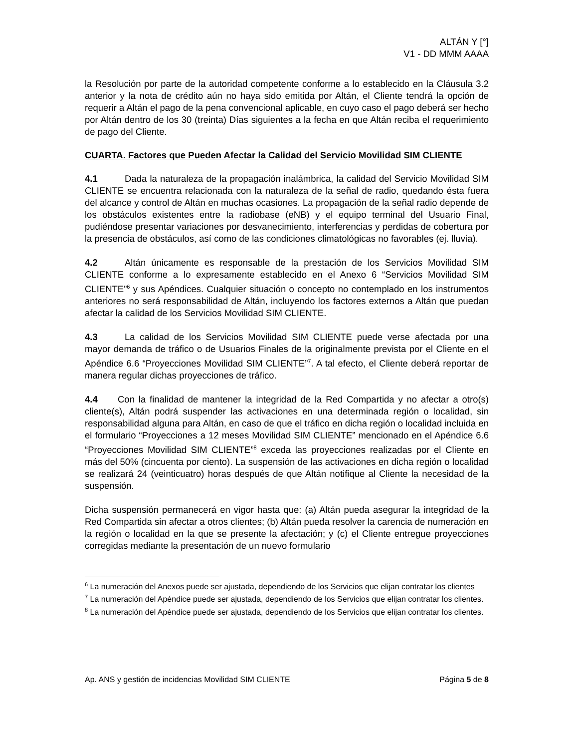ALTÁN Y [°]
V1 - DD MMM AAAA
la Resolución por parte de la autoridad competente conforme a lo establecido en la Cláusula 3.2 anterior y la nota de crédito aún no haya sido emitida por Altán, el Cliente tendrá la opción de requerir a Altán el pago de la pena convencional aplicable, en cuyo caso el pago deberá ser hecho por Altán dentro de los 30 (treinta) Días siguientes a la fecha en que Altán reciba el requerimiento de pago del Cliente.
CUARTA. Factores que Pueden Afectar la Calidad del Servicio Movilidad SIM CLIENTE
4.1 Dada la naturaleza de la propagación inalámbrica, la calidad del Servicio Movilidad SIM CLIENTE se encuentra relacionada con la naturaleza de la señal de radio, quedando ésta fuera del alcance y control de Altán en muchas ocasiones. La propagación de la señal radio depende de los obstáculos existentes entre la radiobase (eNB) y el equipo terminal del Usuario Final, pudiéndose presentar variaciones por desvanecimiento, interferencias y perdidas de cobertura por la presencia de obstáculos, así como de las condiciones climatológicas no favorables (ej. lluvia).
4.2 Altán únicamente es responsable de la prestación de los Servicios Movilidad SIM CLIENTE conforme a lo expresamente establecido en el Anexo 6 “Servicios Movilidad SIM CLIENTE”<sup>6</sup> y sus Apéndices. Cualquier situación o concepto no contemplado en los instrumentos anteriores no será responsabilidad de Altán, incluyendo los factores externos a Altán que puedan afectar la calidad de los Servicios Movilidad SIM CLIENTE.
4.3 La calidad de los Servicios Movilidad SIM CLIENTE puede verse afectada por una mayor demanda de tráfico o de Usuarios Finales de la originalmente prevista por el Cliente en el Apéndice 6.6 “Proyecciones Movilidad SIM CLIENTE”<sup>7</sup>. A tal efecto, el Cliente deberá reportar de manera regular dichas proyecciones de tráfico.
4.4 Con la finalidad de mantener la integridad de la Red Compartida y no afectar a otro(s) cliente(s), Altán podrá suspender las activaciones en una determinada región o localidad, sin responsabilidad alguna para Altán, en caso de que el tráfico en dicha región o localidad incluida en el formulario “Proyecciones a 12 meses Movilidad SIM CLIENTE” mencionado en el Apéndice 6.6 “Proyecciones Movilidad SIM CLIENTE”<sup>8</sup> exceda las proyecciones realizadas por el Cliente en más del 50% (cincuenta por ciento). La suspensión de las activaciones en dicha región o localidad se realizará 24 (veinticuatro) horas después de que Altán notifique al Cliente la necesidad de la suspensión.
Dicha suspensión permanecerá en vigor hasta que: (a) Altán pueda asegurar la integridad de la Red Compartida sin afectar a otros clientes; (b) Altán pueda resolver la carencia de numeración en la región o localidad en la que se presente la afectación; y (c) el Cliente entregue proyecciones corregidas mediante la presentación de un nuevo formulario
<sup>6</sup> La numeración del Anexos puede ser ajustada, dependiendo de los Servicios que elijan contratar los clientes
<sup>7</sup> La numeración del Apéndice puede ser ajustada, dependiendo de los Servicios que elijan contratar los clientes.
<sup>8</sup> La numeración del Apéndice puede ser ajustada, dependiendo de los Servicios que elijan contratar los clientes.
Ap. ANS y gestión de incidencias Movilidad SIM CLIENTE Página 5 de 8